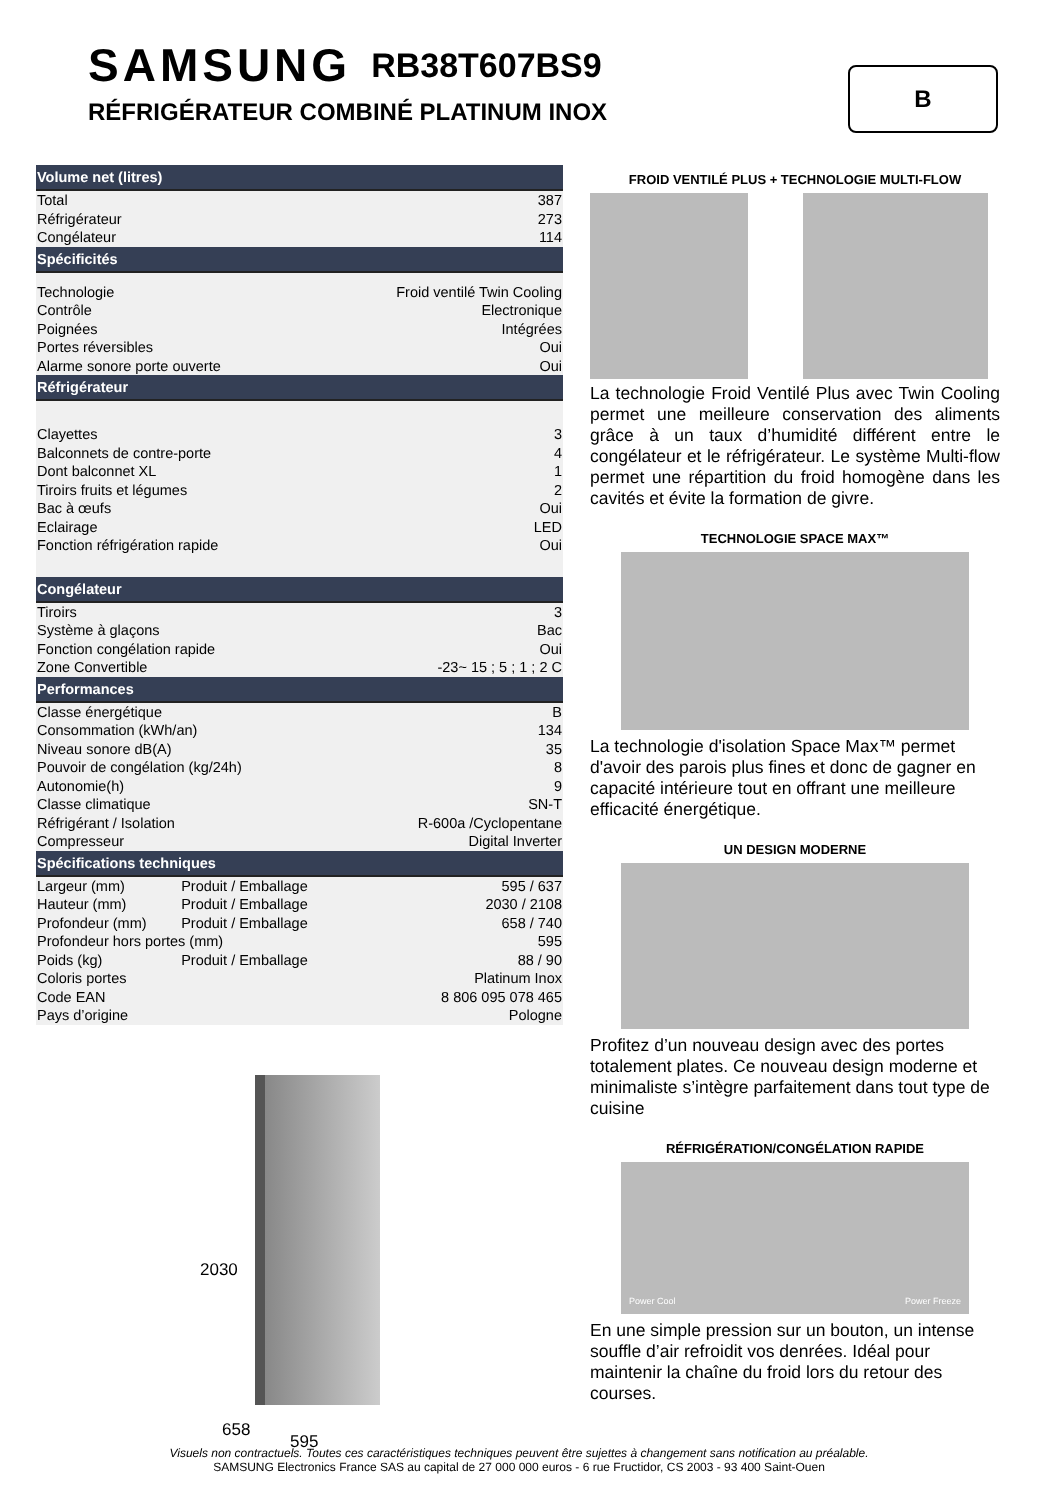SAMSUNG RB38T607BS9
RÉFRIGÉRATEUR COMBINÉ PLATINUM INOX
B
| Volume net (litres) | | |
| --- | --- | --- |
| Total | | 387 |
| Réfrigérateur | | 273 |
| Congélateur | | 114 |
| Spécificités | | |
| Technologie | | Froid ventilé Twin Cooling |
| Contrôle | | Electronique |
| Poignées | | Intégrées |
| Portes réversibles | | Oui |
| Alarme sonore porte ouverte | | Oui |
| Réfrigérateur | | |
| Clayettes | | 3 |
| Balconnets de contre-porte | | 4 |
| Dont balconnet XL | | 1 |
| Tiroirs fruits et légumes | | 2 |
| Bac à œufs | | Oui |
| Eclairage | | LED |
| Fonction réfrigération rapide | | Oui |
| Congélateur | | |
| Tiroirs | | 3 |
| Système à glaçons | | Bac |
| Fonction congélation rapide | | Oui |
| Zone Convertible | | -23~ 15 ; 5 ; 1 ; 2 C |
| Performances | | |
| Classe énergétique | | B |
| Consommation (kWh/an) | | 134 |
| Niveau sonore dB(A) | | 35 |
| Pouvoir de congélation (kg/24h) | | 8 |
| Autonomie(h) | | 9 |
| Classe climatique | | SN-T |
| Réfrigérant / Isolation | | R-600a /Cyclopentane |
| Compresseur | | Digital Inverter |
| Spécifications techniques | | |
| Largeur (mm) | Produit / Emballage | 595 / 637 |
| Hauteur (mm) | Produit / Emballage | 2030 / 2108 |
| Profondeur (mm) | Produit / Emballage | 658 / 740 |
| Profondeur hors portes (mm) | | 595 |
| Poids (kg) | Produit / Emballage | 88 / 90 |
| Coloris portes | | Platinum Inox |
| Code EAN | | 8 806 095 078 465 |
| Pays d’origine | | Pologne |
2030
658
595
FROID VENTILÉ PLUS + TECHNOLOGIE MULTI-FLOW
La technologie Froid Ventilé Plus avec Twin Cooling permet une meilleure conservation des aliments grâce à un taux d’humidité différent entre le congélateur et le réfrigérateur. Le système Multi-flow permet une répartition du froid homogène dans les cavités et évite la formation de givre.
TECHNOLOGIE SPACE MAX™
La technologie d'isolation Space Max™ permet d'avoir des parois plus fines et donc de gagner en capacité intérieure tout en offrant une meilleure efficacité énergétique.
UN DESIGN MODERNE
Profitez d’un nouveau design avec des portes totalement plates. Ce nouveau design moderne et minimaliste s’intègre parfaitement dans tout type de cuisine
RÉFRIGÉRATION/CONGÉLATION RAPIDE
Power Cool Power Freeze
En une simple pression sur un bouton, un intense souffle d’air refroidit vos denrées. Idéal pour maintenir la chaîne du froid lors du retour des courses.
Visuels non contractuels. Toutes ces caractéristiques techniques peuvent être sujettes à changement sans notification au préalable.
SAMSUNG Electronics France SAS au capital de 27 000 000 euros - 6 rue Fructidor, CS 2003 - 93 400 Saint-Ouen